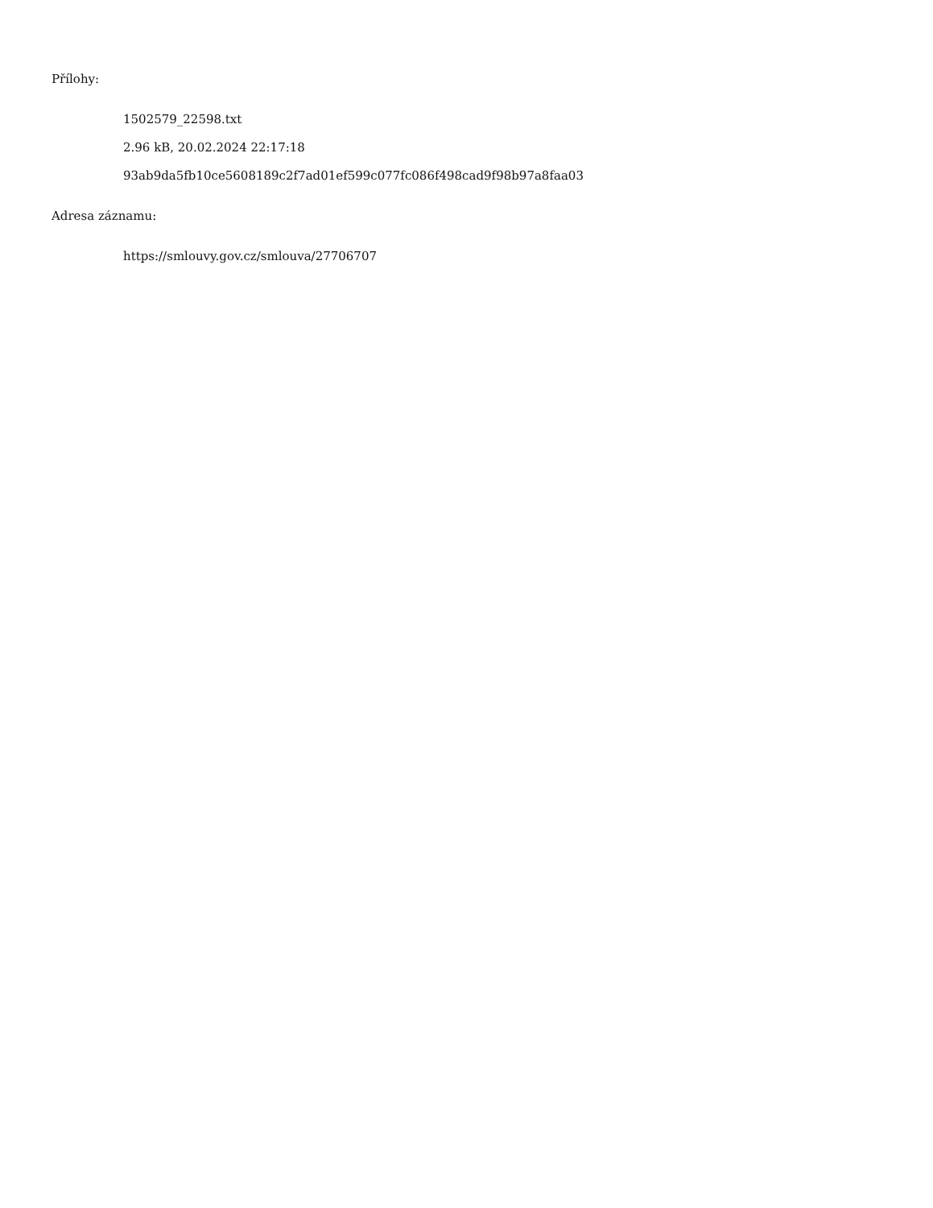Přílohy:
1502579_22598.txt
2.96 kB, 20.02.2024 22:17:18
93ab9da5fb10ce5608189c2f7ad01ef599c077fc086f498cad9f98b97a8faa03
Adresa záznamu:
https://smlouvy.gov.cz/smlouva/27706707